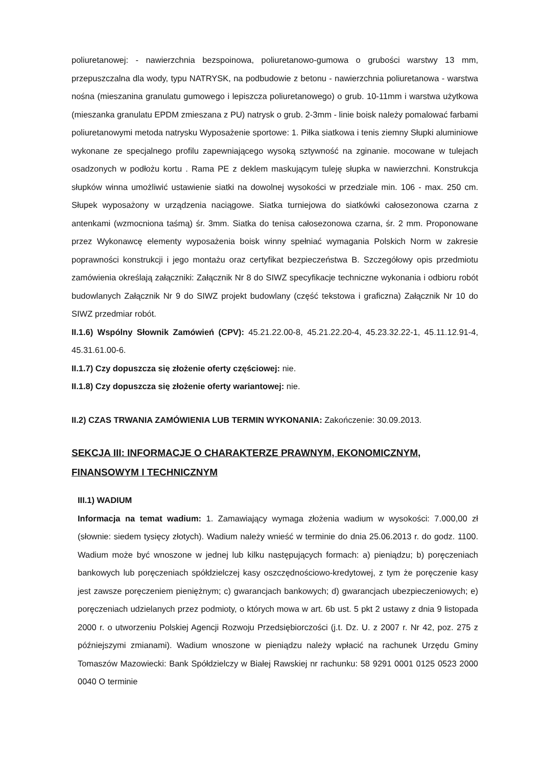poliuretanowej: - nawierzchnia bezspoinowa, poliuretanowo-gumowa o grubości warstwy 13 mm, przepuszczalna dla wody, typu NATRYSK, na podbudowie z betonu - nawierzchnia poliuretanowa - warstwa nośna (mieszanina granulatu gumowego i lepiszcza poliuretanowego) o grub. 10-11mm i warstwa użytkowa (mieszanka granulatu EPDM zmieszana z PU) natrysk o grub. 2-3mm - linie boisk należy pomalować farbami poliuretanowymi metoda natrysku Wyposażenie sportowe: 1. Piłka siatkowa i tenis ziemny Słupki aluminiowe wykonane ze specjalnego profilu zapewniającego wysoką sztywność na zginanie. mocowane w tulejach osadzonych w podłożu kortu . Rama PE z deklem maskującym tuleję słupka w nawierzchni. Konstrukcja słupków winna umożliwić ustawienie siatki na dowolnej wysokości w przedziale min. 106 - max. 250 cm. Słupek wyposażony w urządzenia naciągowe. Siatka turniejowa do siatkówki całosezonowa czarna z antenkami (wzmocniona taśmą) śr. 3mm. Siatka do tenisa całosezonowa czarna, śr. 2 mm. Proponowane przez Wykonawcę elementy wyposażenia boisk winny spełniać wymagania Polskich Norm w zakresie poprawności konstrukcji i jego montażu oraz certyfikat bezpieczeństwa B. Szczegółowy opis przedmiotu zamówienia określają załączniki: Załącznik Nr 8 do SIWZ specyfikacje techniczne wykonania i odbioru robót budowlanych Załącznik Nr 9 do SIWZ projekt budowlany (część tekstowa i graficzna) Załącznik Nr 10 do SIWZ przedmiar robót.
II.1.6) Wspólny Słownik Zamówień (CPV): 45.21.22.00-8, 45.21.22.20-4, 45.23.32.22-1, 45.11.12.91-4, 45.31.61.00-6.
II.1.7) Czy dopuszcza się złożenie oferty częściowej: nie.
II.1.8) Czy dopuszcza się złożenie oferty wariantowej: nie.
II.2) CZAS TRWANIA ZAMÓWIENIA LUB TERMIN WYKONANIA: Zakończenie: 30.09.2013.
SEKCJA III: INFORMACJE O CHARAKTERZE PRAWNYM, EKONOMICZNYM, FINANSOWYM I TECHNICZNYM
III.1) WADIUM
Informacja na temat wadium: 1. Zamawiający wymaga złożenia wadium w wysokości: 7.000,00 zł (słownie: siedem tysięcy złotych). Wadium należy wnieść w terminie do dnia 25.06.2013 r. do godz. 1100. Wadium może być wnoszone w jednej lub kilku następujących formach: a) pieniądzu; b) poręczeniach bankowych lub poręczeniach spółdzielczej kasy oszczędnościowo-kredytowej, z tym że poręczenie kasy jest zawsze poręczeniem pieniężnym; c) gwarancjach bankowych; d) gwarancjach ubezpieczeniowych; e) poręczeniach udzielanych przez podmioty, o których mowa w art. 6b ust. 5 pkt 2 ustawy z dnia 9 listopada 2000 r. o utworzeniu Polskiej Agencji Rozwoju Przedsiębiorczości (j.t. Dz. U. z 2007 r. Nr 42, poz. 275 z późniejszymi zmianami). Wadium wnoszone w pieniądzu należy wpłacić na rachunek Urzędu Gminy Tomaszów Mazowiecki: Bank Spółdzielczy w Białej Rawskiej nr rachunku: 58 9291 0001 0125 0523 2000 0040 O terminie